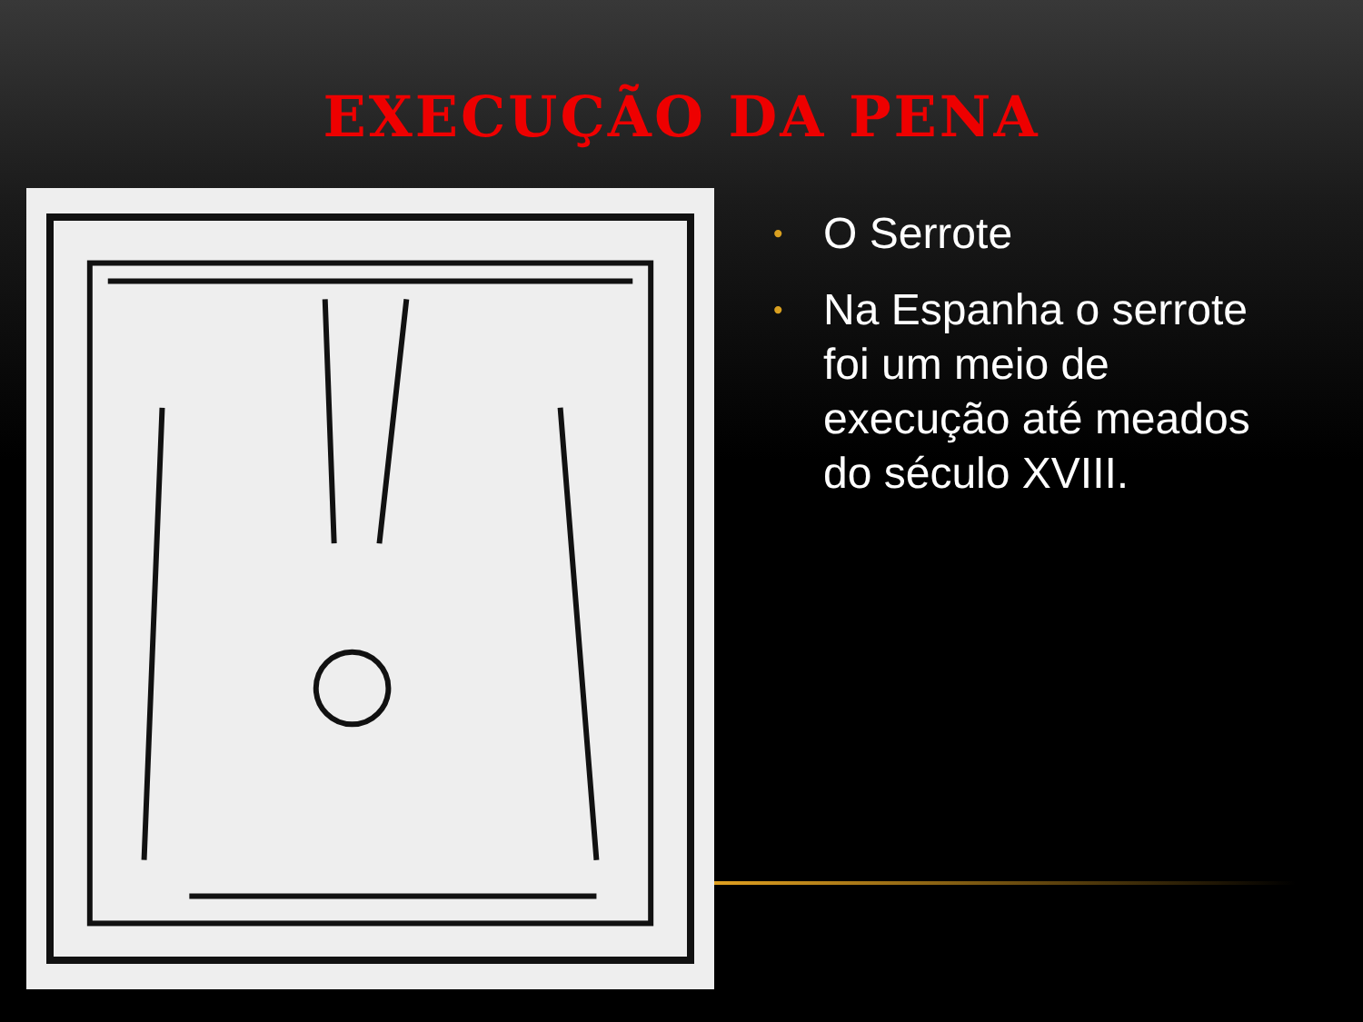EXECUÇÃO DA PENA
• O Serrote
• Na Espanha o serrote foi um meio de execução até meados do século XVIII.